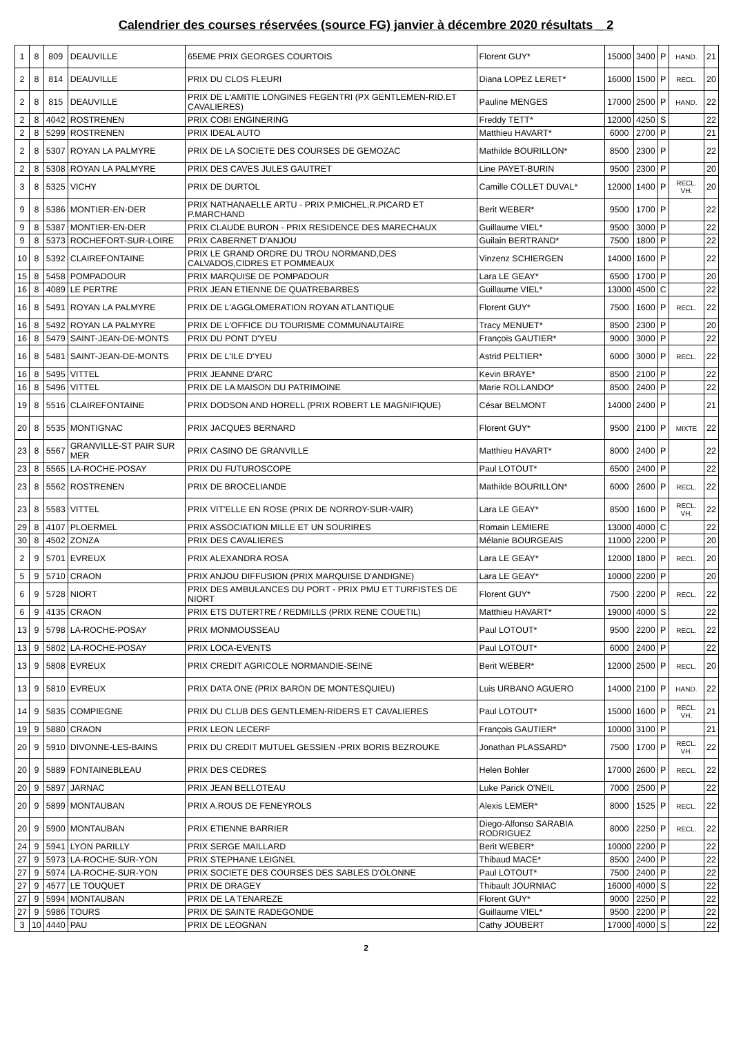Calendrier des courses réservées (source FG) janvier à décembre 2020 résultats _ 2
| 1 | 8 | 809 | DEAUVILLE | 65EME PRIX GEORGES COURTOIS | Florent GUY* | 15000 | 3400 | P | HAND. | 21 |
| 2 | 8 | 814 | DEAUVILLE | PRIX DU CLOS FLEURI | Diana LOPEZ LERET* | 16000 | 1500 | P | RECL. | 20 |
| 2 | 8 | 815 | DEAUVILLE | PRIX DE L'AMITIE LONGINES FEGENTRI (PX GENTLEMEN-RID.ET CAVALIERES) | Pauline MENGES | 17000 | 2500 | P | HAND. | 22 |
| 2 | 8 | 4042 | ROSTRENEN | PRIX COBI ENGINERING | Freddy TETT* | 12000 | 4250 | S | | 22 |
| 2 | 8 | 5299 | ROSTRENEN | PRIX IDEAL AUTO | Matthieu HAVART* | 6000 | 2700 | P | | 21 |
| 2 | 8 | 5307 | ROYAN LA PALMYRE | PRIX DE LA SOCIETE DES COURSES DE GEMOZAC | Mathilde BOURILLON* | 8500 | 2300 | P | | 22 |
| 2 | 8 | 5308 | ROYAN LA PALMYRE | PRIX DES CAVES JULES GAUTRET | Line PAYET-BURIN | 9500 | 2300 | P | | 20 |
| 3 | 8 | 5325 | VICHY | PRIX DE DURTOL | Camille COLLET DUVAL* | 12000 | 1400 | P | RECL. VH. | 20 |
| 9 | 8 | 5386 | MONTIER-EN-DER | PRIX NATHANAELLE ARTU - PRIX P.MICHEL,R.PICARD ET P.MARCHAND | Berit WEBER* | 9500 | 1700 | P | | 22 |
| 9 | 8 | 5387 | MONTIER-EN-DER | PRIX CLAUDE BURON - PRIX RESIDENCE DES MARECHAUX | Guillaume VIEL* | 9500 | 3000 | P | | 22 |
| 9 | 8 | 5373 | ROCHEFORT-SUR-LOIRE | PRIX CABERNET D'ANJOU | Guilain BERTRAND* | 7500 | 1800 | P | | 22 |
| 10 | 8 | 5392 | CLAIREFONTAINE | PRIX LE GRAND ORDRE DU TROU NORMAND,DES CALVADOS,CIDRES ET POMMEAUX | Vinzenz SCHIERGEN | 14000 | 1600 | P | | 22 |
| 15 | 8 | 5458 | POMPADOUR | PRIX MARQUISE DE POMPADOUR | Lara LE GEAY* | 6500 | 1700 | P | | 20 |
| 16 | 8 | 4089 | LE PERTRE | PRIX JEAN ETIENNE DE QUATREBARBES | Guillaume VIEL* | 13000 | 4500 | C | | 22 |
| 16 | 8 | 5491 | ROYAN LA PALMYRE | PRIX DE L'AGGLOMERATION ROYAN ATLANTIQUE | Florent GUY* | 7500 | 1600 | P | RECL. | 22 |
| 16 | 8 | 5492 | ROYAN LA PALMYRE | PRIX DE L'OFFICE DU TOURISME COMMUNAUTAIRE | Tracy MENUET* | 8500 | 2300 | P | | 20 |
| 16 | 8 | 5479 | SAINT-JEAN-DE-MONTS | PRIX DU PONT D'YEU | François GAUTIER* | 9000 | 3000 | P | | 22 |
| 16 | 8 | 5481 | SAINT-JEAN-DE-MONTS | PRIX DE L'ILE D'YEU | Astrid PELTIER* | 6000 | 3000 | P | RECL. | 22 |
| 16 | 8 | 5495 | VITTEL | PRIX JEANNE D'ARC | Kevin BRAYE* | 8500 | 2100 | P | | 22 |
| 16 | 8 | 5496 | VITTEL | PRIX DE LA MAISON DU PATRIMOINE | Marie ROLLANDO* | 8500 | 2400 | P | | 22 |
| 19 | 8 | 5516 | CLAIREFONTAINE | PRIX DODSON AND HORELL (PRIX ROBERT LE MAGNIFIQUE) | César BELMONT | 14000 | 2400 | P | | 21 |
| 20 | 8 | 5535 | MONTIGNAC | PRIX JACQUES BERNARD | Florent GUY* | 9500 | 2100 | P | MIXTE | 22 |
| 23 | 8 | 5567 | GRANVILLE-ST PAIR SUR MER | PRIX CASINO DE GRANVILLE | Matthieu HAVART* | 8000 | 2400 | P | | 22 |
| 23 | 8 | 5565 | LA-ROCHE-POSAY | PRIX DU FUTUROSCOPE | Paul LOTOUT* | 6500 | 2400 | P | | 22 |
| 23 | 8 | 5562 | ROSTRENEN | PRIX DE BROCELIANDE | Mathilde BOURILLON* | 6000 | 2600 | P | RECL. | 22 |
| 23 | 8 | 5583 | VITTEL | PRIX VIT'ELLE EN ROSE (PRIX DE NORROY-SUR-VAIR) | Lara LE GEAY* | 8500 | 1600 | P | RECL. VH. | 22 |
| 29 | 8 | 4107 | PLOERMEL | PRIX ASSOCIATION MILLE ET UN SOURIRES | Romain LEMIERE | 13000 | 4000 | C | | 22 |
| 30 | 8 | 4502 | ZONZA | PRIX DES CAVALIERES | Mélanie BOURGEAIS | 11000 | 2200 | P | | 20 |
| 2 | 9 | 5701 | EVREUX | PRIX ALEXANDRA ROSA | Lara LE GEAY* | 12000 | 1800 | P | RECL. | 20 |
| 5 | 9 | 5710 | CRAON | PRIX ANJOU DIFFUSION (PRIX MARQUISE D'ANDIGNE) | Lara LE GEAY* | 10000 | 2200 | P | | 20 |
| 6 | 9 | 5728 | NIORT | PRIX DES AMBULANCES DU PORT - PRIX PMU ET TURFISTES DE NIORT | Florent GUY* | 7500 | 2200 | P | RECL. | 22 |
| 6 | 9 | 4135 | CRAON | PRIX ETS DUTERTRE / REDMILLS (PRIX RENE COUETIL) | Matthieu HAVART* | 19000 | 4000 | S | | 22 |
| 13 | 9 | 5798 | LA-ROCHE-POSAY | PRIX MONMOUSSEAU | Paul LOTOUT* | 9500 | 2200 | P | RECL. | 22 |
| 13 | 9 | 5802 | LA-ROCHE-POSAY | PRIX LOCA-EVENTS | Paul LOTOUT* | 6000 | 2400 | P | | 22 |
| 13 | 9 | 5808 | EVREUX | PRIX CREDIT AGRICOLE NORMANDIE-SEINE | Berit WEBER* | 12000 | 2500 | P | RECL. | 20 |
| 13 | 9 | 5810 | EVREUX | PRIX DATA ONE (PRIX BARON DE MONTESQUIEU) | Luis URBANO AGUERO | 14000 | 2100 | P | HAND. | 22 |
| 14 | 9 | 5835 | COMPIEGNE | PRIX DU CLUB DES GENTLEMEN-RIDERS ET CAVALIERES | Paul LOTOUT* | 15000 | 1600 | P | RECL. VH. | 21 |
| 19 | 9 | 5880 | CRAON | PRIX LEON LECERF | François GAUTIER* | 10000 | 3100 | P | | 21 |
| 20 | 9 | 5910 | DIVONNE-LES-BAINS | PRIX DU CREDIT MUTUEL GESSIEN -PRIX BORIS BEZROUKE | Jonathan PLASSARD* | 7500 | 1700 | P | RECL. VH. | 22 |
| 20 | 9 | 5889 | FONTAINEBLEAU | PRIX DES CEDRES | Helen Bohler | 17000 | 2600 | P | RECL. | 22 |
| 20 | 9 | 5897 | JARNAC | PRIX JEAN BELLOTEAU | Luke Parick O'NEIL | 7000 | 2500 | P | | 22 |
| 20 | 9 | 5899 | MONTAUBAN | PRIX A.ROUS DE FENEYROLS | Alexis LEMER* | 8000 | 1525 | P | RECL. | 22 |
| 20 | 9 | 5900 | MONTAUBAN | PRIX ETIENNE BARRIER | Diego-Alfonso SARABIA RODRIGUEZ | 8000 | 2250 | P | RECL. | 22 |
| 24 | 9 | 5941 | LYON PARILLY | PRIX SERGE MAILLARD | Berit WEBER* | 10000 | 2200 | P | | 22 |
| 27 | 9 | 5973 | LA-ROCHE-SUR-YON | PRIX STEPHANE LEIGNEL | Thibaud MACE* | 8500 | 2400 | P | | 22 |
| 27 | 9 | 5974 | LA-ROCHE-SUR-YON | PRIX SOCIETE DES COURSES DES SABLES D'OLONNE | Paul LOTOUT* | 7500 | 2400 | P | | 22 |
| 27 | 9 | 4577 | LE TOUQUET | PRIX DE DRAGEY | Thibault JOURNIAC | 16000 | 4000 | S | | 22 |
| 27 | 9 | 5994 | MONTAUBAN | PRIX DE LA TENAREZE | Florent GUY* | 9000 | 2250 | P | | 22 |
| 27 | 9 | 5986 | TOURS | PRIX DE SAINTE RADEGONDE | Guillaume VIEL* | 9500 | 2200 | P | | 22 |
| 3 | 10 | 4440 | PAU | PRIX DE LEOGNAN | Cathy JOUBERT | 17000 | 4000 | S | | 22 |
2